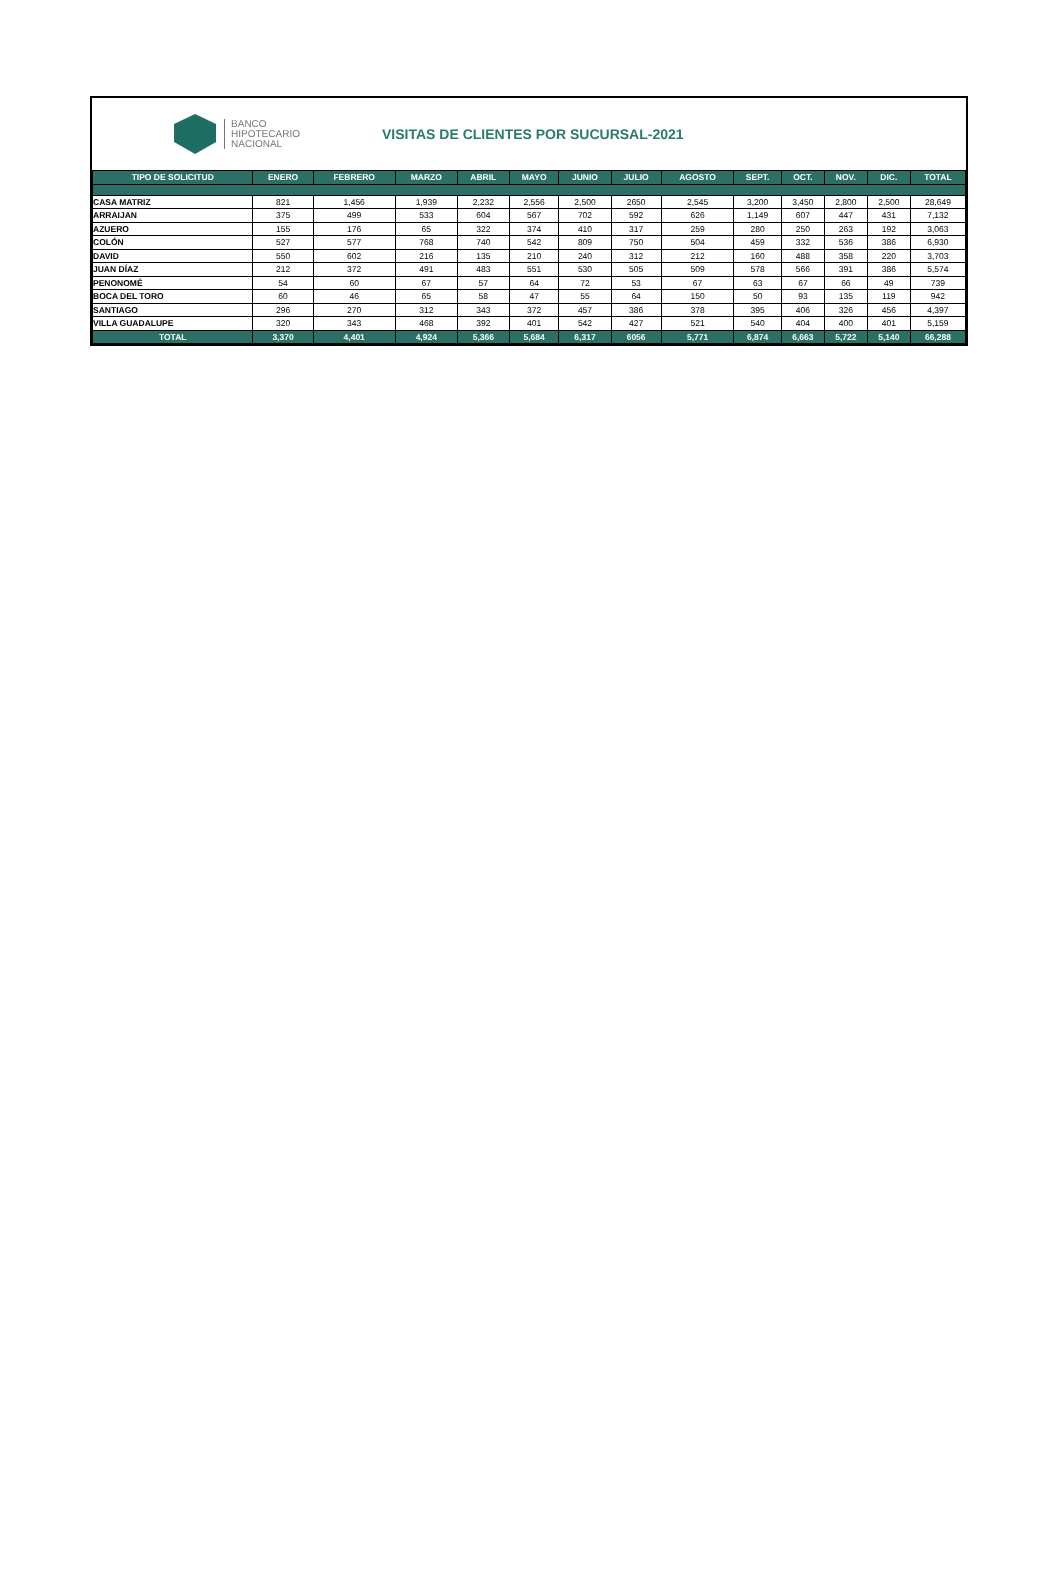BANCO
HIPOTECARIO
NACIONAL
VISITAS DE CLIENTES POR SUCURSAL-2021
| TIPO DE SOLICITUD | ENERO | FEBRERO | MARZO | ABRIL | MAYO | JUNIO | JULIO | AGOSTO | SEPT. | OCT. | NOV. | DIC. | TOTAL |
| --- | --- | --- | --- | --- | --- | --- | --- | --- | --- | --- | --- | --- | --- |
| CASA MATRIZ | 821 | 1,456 | 1,939 | 2,232 | 2,556 | 2,500 | 2650 | 2,545 | 3,200 | 3,450 | 2,800 | 2,500 | 28,649 |
| ARRAIJAN | 375 | 499 | 533 | 604 | 567 | 702 | 592 | 626 | 1,149 | 607 | 447 | 431 | 7,132 |
| AZUERO | 155 | 176 | 65 | 322 | 374 | 410 | 317 | 259 | 280 | 250 | 263 | 192 | 3,063 |
| COLÓN | 527 | 577 | 768 | 740 | 542 | 809 | 750 | 504 | 459 | 332 | 536 | 386 | 6,930 |
| DAVID | 550 | 602 | 216 | 135 | 210 | 240 | 312 | 212 | 160 | 488 | 358 | 220 | 3,703 |
| JUAN DÍAZ | 212 | 372 | 491 | 483 | 551 | 530 | 505 | 509 | 578 | 566 | 391 | 386 | 5,574 |
| PENONOMÉ | 54 | 60 | 67 | 57 | 64 | 72 | 53 | 67 | 63 | 67 | 66 | 49 | 739 |
| BOCA DEL TORO | 60 | 46 | 65 | 58 | 47 | 55 | 64 | 150 | 50 | 93 | 135 | 119 | 942 |
| SANTIAGO | 296 | 270 | 312 | 343 | 372 | 457 | 386 | 378 | 395 | 406 | 326 | 456 | 4,397 |
| VILLA GUADALUPE | 320 | 343 | 468 | 392 | 401 | 542 | 427 | 521 | 540 | 404 | 400 | 401 | 5,159 |
| TOTAL | 3,370 | 4,401 | 4,924 | 5,366 | 5,684 | 6,317 | 6056 | 5,771 | 6,874 | 6,663 | 5,722 | 5,140 | 66,288 |